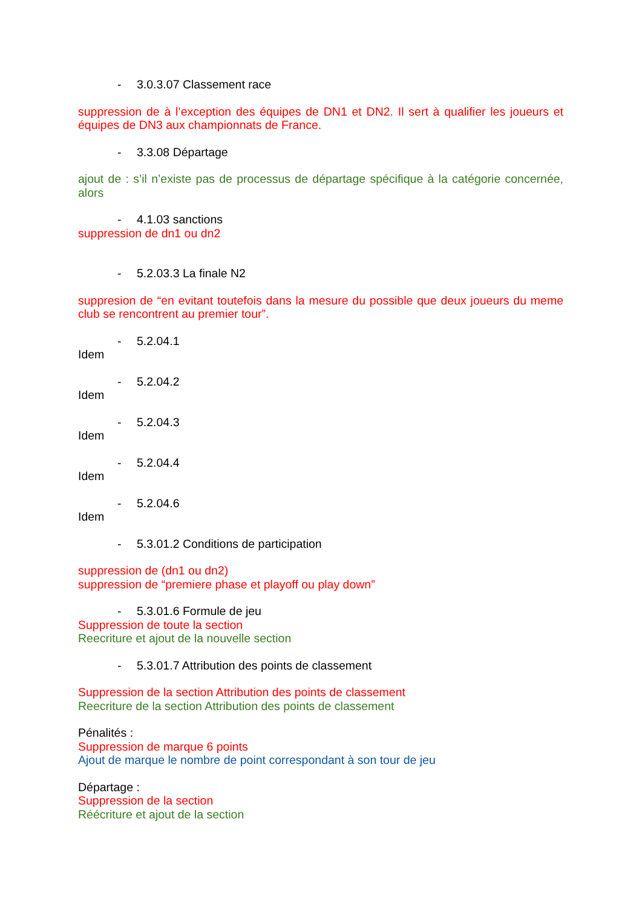- 3.0.3.07 Classement race
suppression de à l’exception des équipes de DN1 et DN2. Il sert à qualifier les joueurs et équipes de DN3 aux championnats de France.
- 3.3.08 Départage
ajout de : s’il n’existe pas de processus de départage spécifique à la catégorie concernée, alors
- 4.1.03 sanctions
suppression de dn1 ou dn2
- 5.2.03.3 La finale N2
suppresion de “en evitant toutefois dans la mesure du possible que deux joueurs du meme club se rencontrent au premier tour”.
- 5.2.04.1
Idem
- 5.2.04.2
Idem
- 5.2.04.3
Idem
- 5.2.04.4
Idem
- 5.2.04.6
Idem
- 5.3.01.2 Conditions de participation
suppression de (dn1 ou dn2)
suppression de “premiere phase et playoff ou play down”
- 5.3.01.6 Formule de jeu
Suppression de toute la section
Reecriture et ajout de la nouvelle section
- 5.3.01.7 Attribution des points de classement
Suppression de la section Attribution des points de classement
Reecriture de la section Attribution des points de classement
Pénalités :
Suppression de marque 6 points
Ajout de marque le nombre de point correspondant à son tour de jeu
Départage :
Suppression de la section
Réécriture et ajout de la section